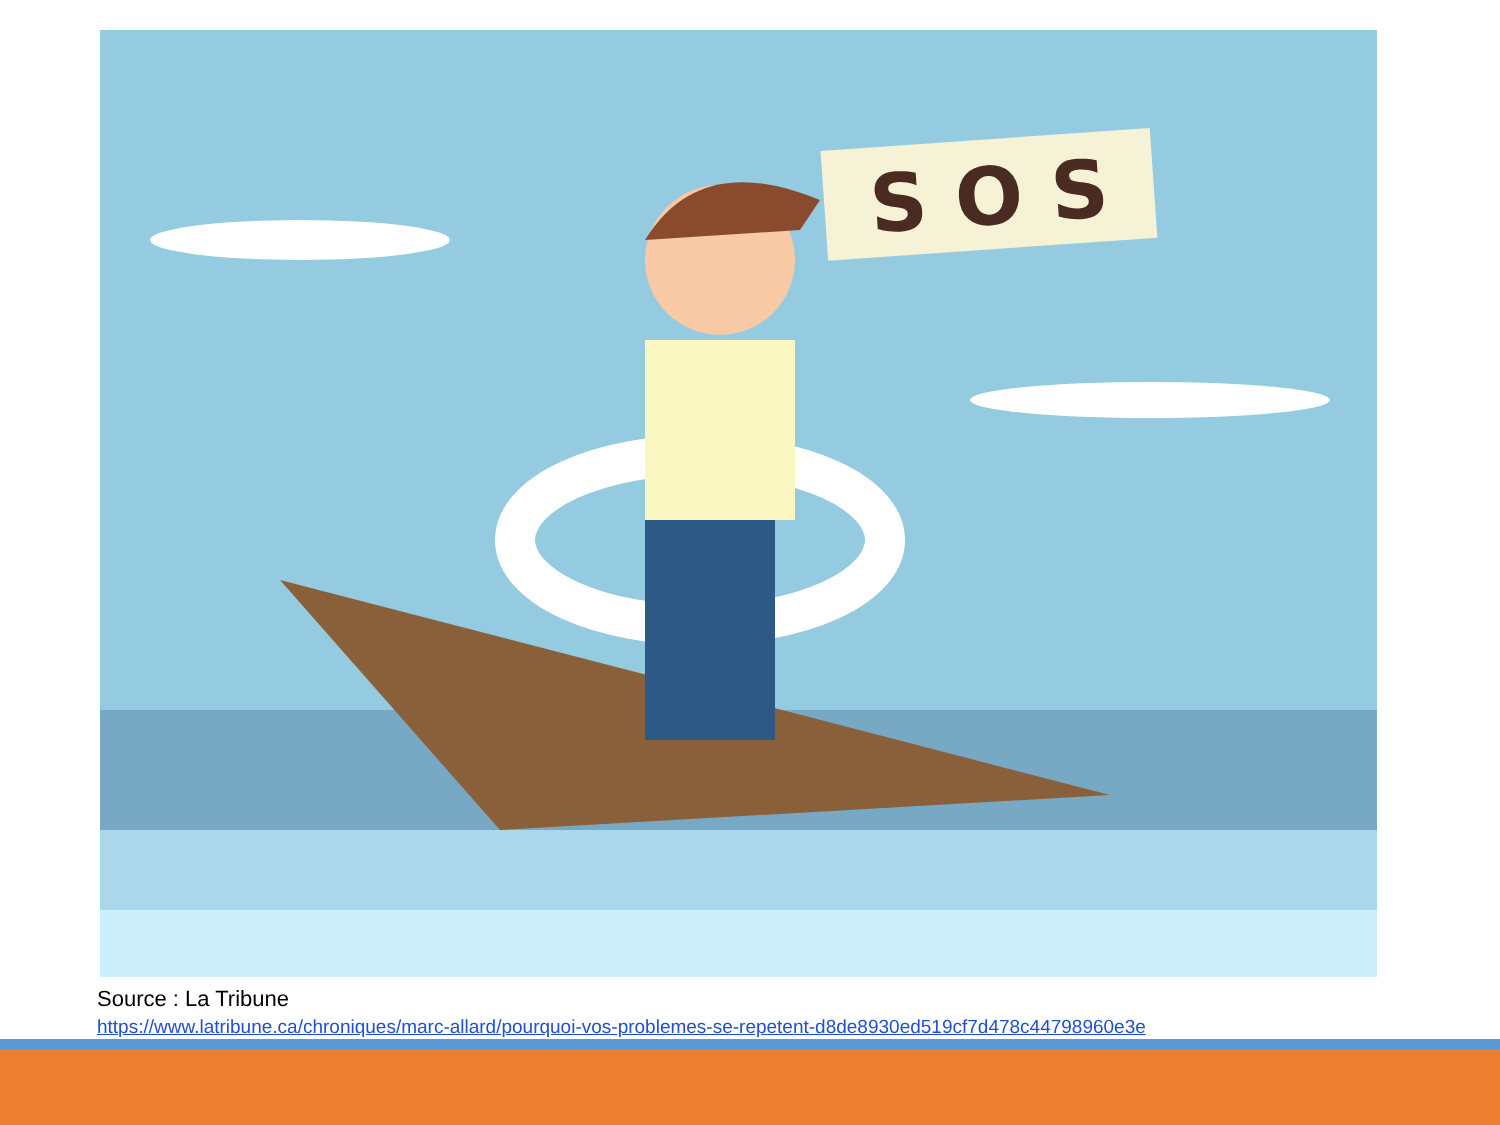S O S
Source : La Tribune
https://www.latribune.ca/chroniques/marc-allard/pourquoi-vos-problemes-se-repetent-d8de8930ed519cf7d478c44798960e3e